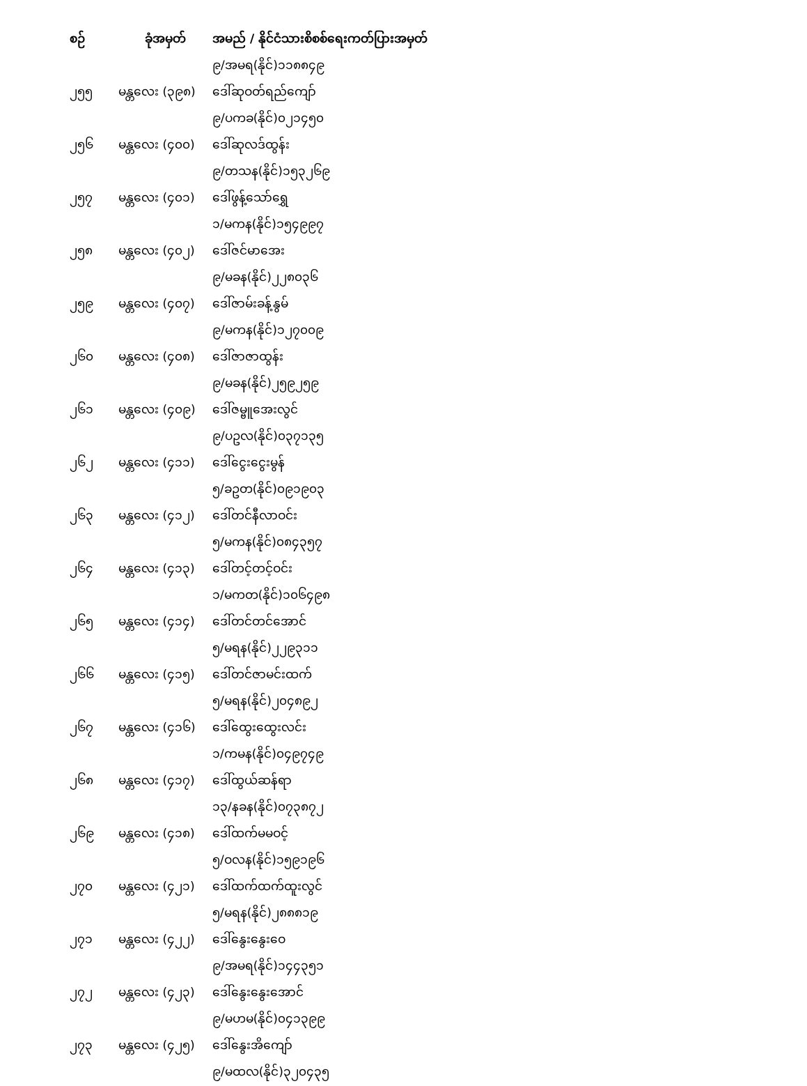| စဉ် | ခုံအမှတ် | အမည် / နိုင်ငံသားစိစစ်ရေးကတ်ပြားအမှတ် |
| --- | --- | --- |
| | | ၉/အမရ(နိုင်)၁၁၈၈၄၉ |
| ၂၅၅ | မန္တလေး (၃၉၈) | ဒေါ်ဆုဝတ်ရည်ကျော် |
| | | ၉/ပကခ(နိုင်)၀၂၁၄၅၀ |
| ၂၅၆ | မန္တလေး (၄၀၀) | ဒေါ်ဆုလဒ်ထွန်း |
| | | ၉/တသန(နိုင်)၁၅၃၂၆၉ |
| ၂၅၇ | မန္တလေး (၄၀၁) | ဒေါ်ဖွန့်သော်ရွှေ |
| | | ၁/မကန(နိုင်)၁၅၄၉၉၇ |
| ၂၅၈ | မန္တလေး (၄၀၂) | ဒေါ်ဇင်မာအေး |
| | | ၉/မခန(နိုင်)၂၂၈၀၃၆ |
| ၂၅၉ | မန္တလေး (၄၀၇) | ဒေါ်ဇာမ်းခန့်နွမ် |
| | | ၉/မကန(နိုင်)၁၂၇၀၀၉ |
| ၂၆၀ | မန္တလေး (၄၀၈) | ဒေါ်ဇာဇာထွန်း |
| | | ၉/မခန(နိုင်)၂၅၉၂၅၉ |
| ၂၆၁ | မန္တလေး (၄၀၉) | ဒေါ်ဇမ္ဗူအေးလွင် |
| | | ၉/ပဥလ(နိုင်)၀၃၇၁၃၅ |
| ၂၆၂ | မန္တလေး (၄၁၁) | ဒေါ်ငွေးငွေးမွန် |
| | | ၅/ခဥတ(နိုင်)၀၉၁၉၀၃ |
| ၂၆၃ | မန္တလေး (၄၁၂) | ဒေါ်တင်နီလာဝင်း |
| | | ၅/မကန(နိုင်)၀၈၄၃၅၇ |
| ၂၆၄ | မန္တလေး (၄၁၃) | ဒေါ်တင့်တင့်ဝင်း |
| | | ၁/မကတ(နိုင်)၁၀၆၄၉၈ |
| ၂၆၅ | မန္တလေး (၄၁၄) | ဒေါ်တင်တင်အောင် |
| | | ၅/မရန(နိုင်)၂၂၉၃၁၁ |
| ၂၆၆ | မန္တလေး (၄၁၅) | ဒေါ်တင်ဇာမင်းထက် |
| | | ၅/မရန(နိုင်)၂၀၄၈၉၂ |
| ၂၆၇ | မန္တလေး (၄၁၆) | ဒေါ်ထွေးထွေးလင်း |
| | | ၁/ကမန(နိုင်)၀၄၉၇၄၉ |
| ၂၆၈ | မန္တလေး (၄၁၇) | ဒေါ်ထွယ်ဆန်ရာ |
| | | ၁၃/နခန(နိုင်)၀၇၃၈၇၂ |
| ၂၆၉ | မန္တလေး (၄၁၈) | ဒေါ်ထက်မမဝင့် |
| | | ၅/ဝလန(နိုင်)၁၅၉၁၉၆ |
| ၂၇၀ | မန္တလေး (၄၂၁) | ဒေါ်ထက်ထက်ထူးလွင် |
| | | ၅/မရန(နိုင်)၂၈၈၈၁၉ |
| ၂၇၁ | မန္တလေး (၄၂၂) | ဒေါ်နွေးနွေးဝေ |
| | | ၉/အမရ(နိုင်)၁၄၄၃၅၁ |
| ၂၇၂ | မန္တလေး (၄၂၃) | ဒေါ်နွေးနွေးအောင် |
| | | ၉/မဟမ(နိုင်)၀၄၁၃၉၉ |
| ၂၇၃ | မန္တလေး (၄၂၅) | ဒေါ်နွေးအိကျော် |
| | | ၉/မထလ(နိုင်)၃၂၀၄၃၅ |